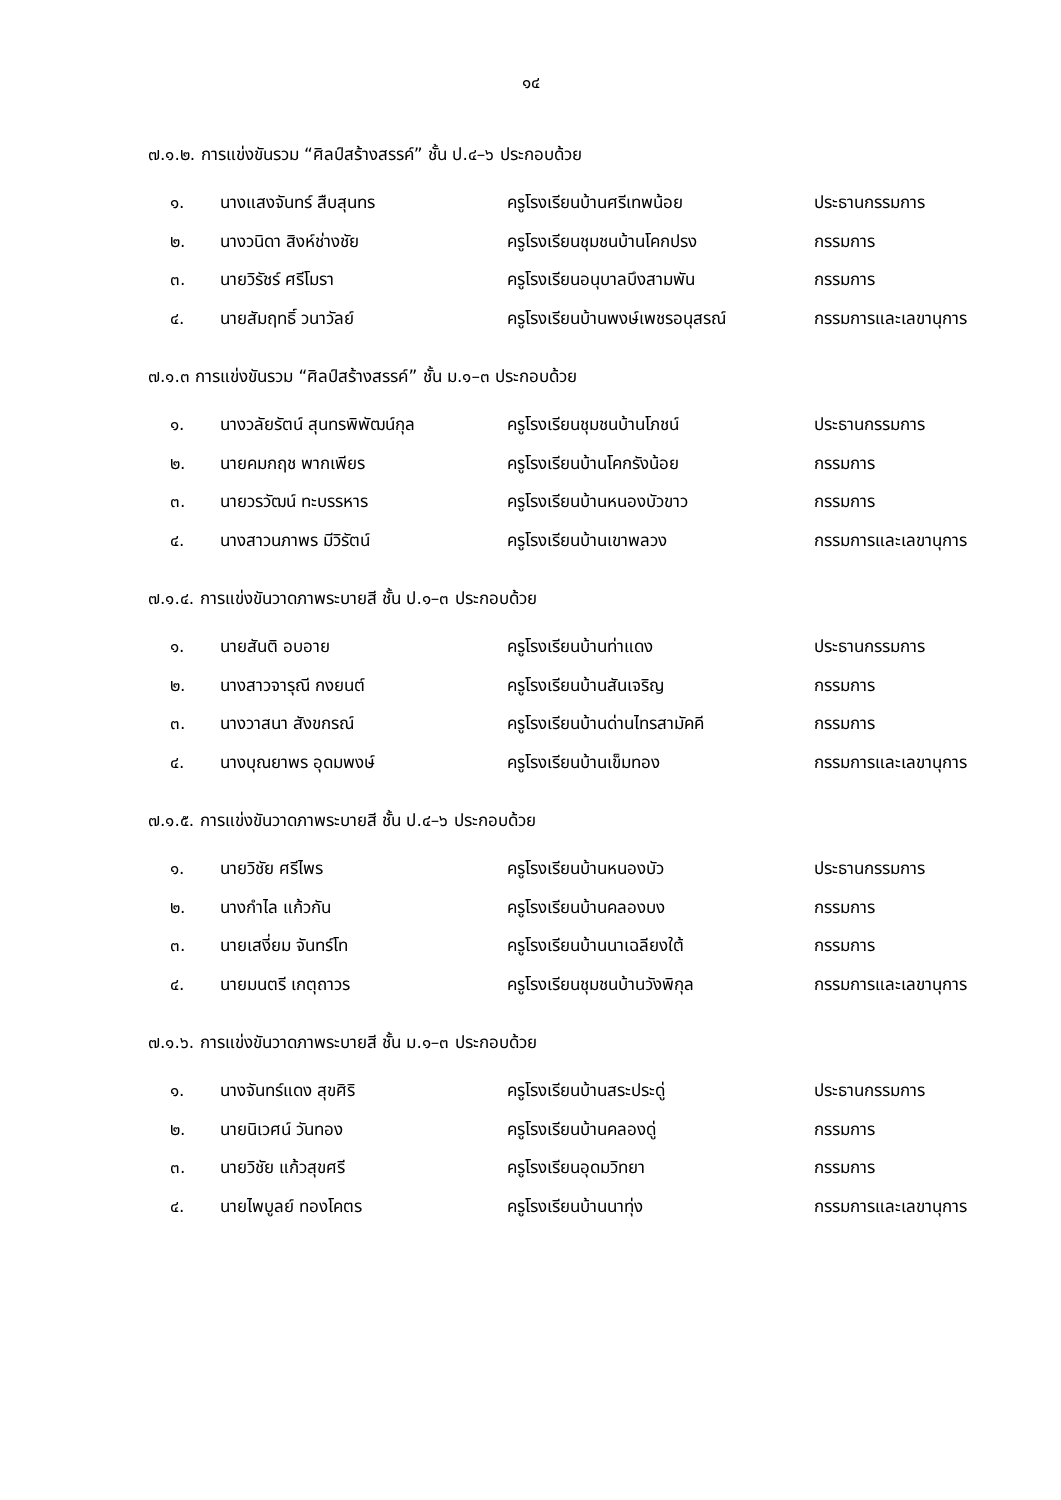๑๔
๗.๑.๒. การแข่งขันรวม “ศิลป์สร้างสรรค์” ชั้น ป.๔–๖ ประกอบด้วย
| ๑. | นางแสงจันทร์ สืบสุนทร | ครูโรงเรียนบ้านศรีเทพน้อย | ประธานกรรมการ |
| ๒. | นางวนิดา สิงห์ช่างชัย | ครูโรงเรียนชุมชนบ้านโคกปรง | กรรมการ |
| ๓. | นายวิรัชร์ ศรีโมรา | ครูโรงเรียนอนุบาลบึงสามพัน | กรรมการ |
| ๔. | นายสัมฤทธิ์ วนาวัลย์ | ครูโรงเรียนบ้านพงษ์เพชรอนุสรณ์ | กรรมการและเลขานุการ |
๗.๑.๓ การแข่งขันรวม “ศิลป์สร้างสรรค์” ชั้น ม.๑–๓ ประกอบด้วย
| ๑. | นางวลัยรัตน์ สุนทรพิพัฒน์กุล | ครูโรงเรียนชุมชนบ้านโภชน์ | ประธานกรรมการ |
| ๒. | นายคมกฤช พากเพียร | ครูโรงเรียนบ้านโคกรังน้อย | กรรมการ |
| ๓. | นายวรวัฒน์ ทะบรรหาร | ครูโรงเรียนบ้านหนองบัวขาว | กรรมการ |
| ๔. | นางสาวนภาพร มีวิรัตน์ | ครูโรงเรียนบ้านเขาพลวง | กรรมการและเลขานุการ |
๗.๑.๔. การแข่งขันวาดภาพระบายสี ชั้น ป.๑–๓ ประกอบด้วย
| ๑. | นายสันติ อบอาย | ครูโรงเรียนบ้านท่าแดง | ประธานกรรมการ |
| ๒. | นางสาวจารุณี กงยนต์ | ครูโรงเรียนบ้านสันเจริญ | กรรมการ |
| ๓. | นางวาสนา สังขกรณ์ | ครูโรงเรียนบ้านด่านไทรสามัคคี | กรรมการ |
| ๔. | นางบุณยาพร อุดมพงษ์ | ครูโรงเรียนบ้านเข็มทอง | กรรมการและเลขานุการ |
๗.๑.๕. การแข่งขันวาดภาพระบายสี ชั้น ป.๔–๖ ประกอบด้วย
| ๑. | นายวิชัย ศรีไพร | ครูโรงเรียนบ้านหนองบัว | ประธานกรรมการ |
| ๒. | นางกำไล แก้วกัน | ครูโรงเรียนบ้านคลองบง | กรรมการ |
| ๓. | นายเสงี่ยม จันทร์โท | ครูโรงเรียนบ้านนาเฉลียงใต้ | กรรมการ |
| ๔. | นายมนตรี เกตุถาวร | ครูโรงเรียนชุมชนบ้านวังพิกุล | กรรมการและเลขานุการ |
๗.๑.๖. การแข่งขันวาดภาพระบายสี ชั้น ม.๑–๓ ประกอบด้วย
| ๑. | นางจันทร์แดง สุขศิริ | ครูโรงเรียนบ้านสระประดู่ | ประธานกรรมการ |
| ๒. | นายนิเวศน์ วันทอง | ครูโรงเรียนบ้านคลองดู่ | กรรมการ |
| ๓. | นายวิชัย แก้วสุขศรี | ครูโรงเรียนอุดมวิทยา | กรรมการ |
| ๔. | นายไพบูลย์ ทองโคตร | ครูโรงเรียนบ้านนาทุ่ง | กรรมการและเลขานุการ |